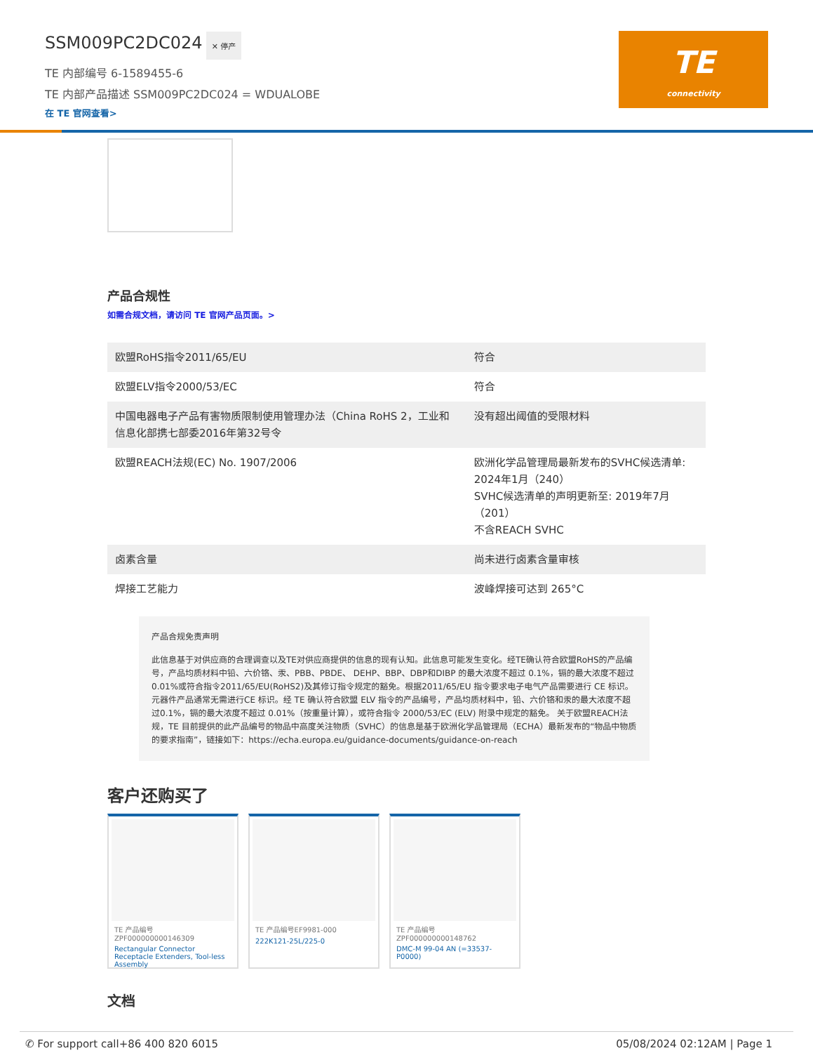SSM009PC2DC024
✕ 停产
TE 内部编号 6-1589455-6
TE 内部产品描述 SSM009PC2DC024 = WDUALOBE
在 TE 官网查看>
TE
connectivity
产品合规性
如需合规文档，请访问 TE 官网产品页面。>
| 欧盟RoHS指令2011/65/EU | 符合 |
| 欧盟ELV指令2000/53/EC | 符合 |
| 中国电器电子产品有害物质限制使用管理办法（China RoHS 2，工业和信息化部携七部委2016年第32号令 | 没有超出阈值的受限材料 |
| 欧盟REACH法规(EC) No. 1907/2006 | 欧洲化学品管理局最新发布的SVHC候选清单: 2024年1月（240） SVHC候选清单的声明更新至: 2019年7月（201） 不含REACH SVHC |
| 卤素含量 | 尚未进行卤素含量审核 |
| 焊接工艺能力 | 波峰焊接可达到 265°C |
产品合规免责声明
此信息基于对供应商的合理调查以及TE对供应商提供的信息的现有认知。此信息可能发生变化。经TE确认符合欧盟RoHS的产品编号，产品均质材料中铅、六价铬、汞、PBB、PBDE、 DEHP、BBP、DBP和DIBP 的最大浓度不超过 0.1%，镉的最大浓度不超过 0.01%或符合指令2011/65/EU(RoHS2)及其修订指令规定的豁免。根据2011/65/EU 指令要求电子电气产品需要进行 CE 标识。元器件产品通常无需进行CE 标识。经 TE 确认符合欧盟 ELV 指令的产品编号，产品均质材料中，铅、六价铬和汞的最大浓度不超过0.1%，镉的最大浓度不超过 0.01%（按重量计算），或符合指令 2000/53/EC (ELV) 附录中规定的豁免。 关于欧盟REACH法规，TE 目前提供的此产品编号的物品中高度关注物质（SVHC）的信息是基于欧洲化学品管理局（ECHA）最新发布的“物品中物质的要求指南”，链接如下：https://echa.europa.eu/guidance-documents/guidance-on-reach
客户还购买了
TE 产品编号ZPF000000000146309
Rectangular Connector Receptacle Extenders, Tool-less Assembly
TE 产品编号EF9981-000
222K121-25L/225-0
TE 产品编号ZPF000000000148762
DMC-M 99-04 AN (=33537-P0000)
文档
✆ For support call+86 400 820 6015 05/08/2024 02:12AM | Page 1